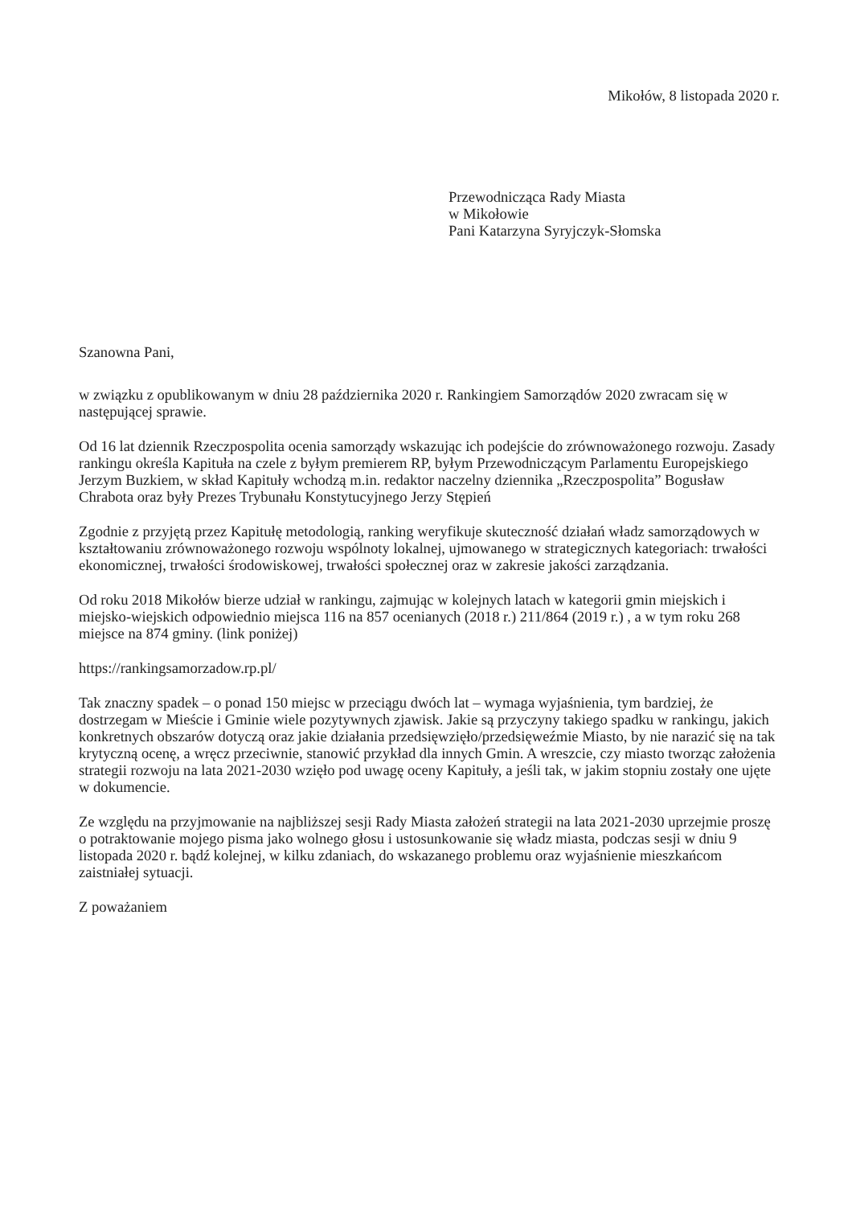Mikołów, 8 listopada 2020 r.
Przewodnicząca Rady Miasta
w Mikołowie
Pani Katarzyna Syryjczyk-Słomska
Szanowna Pani,
w związku z opublikowanym w dniu 28 października 2020 r. Rankingiem Samorządów 2020 zwracam się w następującej sprawie.
Od 16 lat dziennik Rzeczpospolita ocenia samorządy wskazując ich podejście do zrównoważonego rozwoju. Zasady rankingu określa Kapituła na czele z byłym premierem RP, byłym Przewodniczącym Parlamentu Europejskiego Jerzym Buzkiem, w skład Kapituły wchodzą m.in. redaktor naczelny dziennika „Rzeczpospolita” Bogusław Chrabota oraz były Prezes Trybunału Konstytucyjnego Jerzy Stępień
Zgodnie z przyjętą przez Kapitułę metodologią, ranking weryfikuje skuteczność działań władz samorządowych w kształtowaniu zrównoważonego rozwoju wspólnoty lokalnej, ujmowanego w strategicznych kategoriach: trwałości ekonomicznej, trwałości środowiskowej, trwałości społecznej oraz w zakresie jakości zarządzania.
Od roku 2018 Mikołów bierze udział w rankingu, zajmując w kolejnych latach w kategorii gmin miejskich i miejsko-wiejskich odpowiednio miejsca 116 na 857 ocenianych (2018 r.) 211/864 (2019 r.) , a w tym roku 268 miejsce na 874 gminy. (link poniżej)
https://rankingsamorzadow.rp.pl/
Tak znaczny spadek – o ponad 150 miejsc w przeciągu dwóch lat – wymaga wyjaśnienia, tym bardziej, że dostrzegam w Mieście i Gminie wiele pozytywnych zjawisk. Jakie są przyczyny takiego spadku w rankingu, jakich konkretnych obszarów dotyczą oraz jakie działania przedsięwzięło/przedsięweźmie Miasto, by nie narazić się na tak krytyczną ocenę, a wręcz przeciwnie, stanowić przykład dla innych Gmin. A wreszcie, czy miasto tworząc założenia strategii rozwoju na lata 2021-2030 wzięło pod uwagę oceny Kapituły, a jeśli tak, w jakim stopniu zostały one ujęte w dokumencie.
Ze względu na przyjmowanie na najbliższej sesji Rady Miasta założeń strategii na lata 2021-2030 uprzejmie proszę o potraktowanie mojego pisma jako wolnego głosu i ustosunkowanie się władz miasta, podczas sesji w dniu 9 listopada 2020 r. bądź kolejnej, w kilku zdaniach, do wskazanego problemu oraz wyjaśnienie mieszkańcom zaistniałej sytuacji.
Z poważaniem